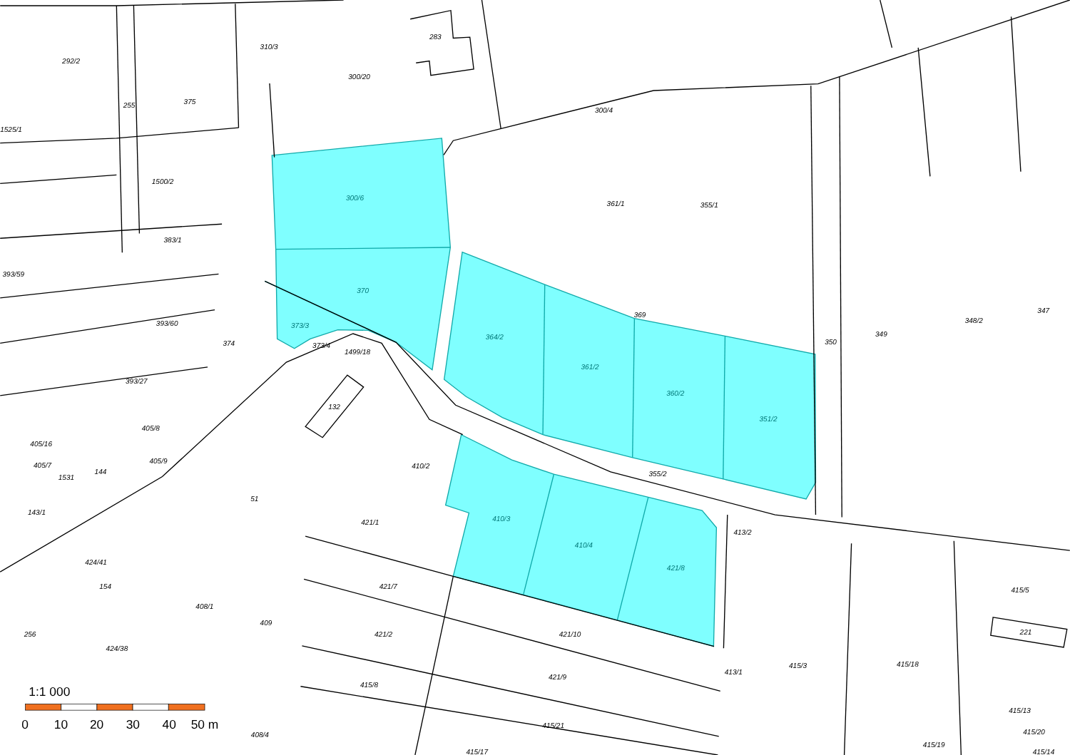292/2
310/3
300/20
283
375
255
1525/1
1500/2
383/1
393/59
393/60
374
393/27
405/8
405/16
405/7
405/9
144
143/1
1531
300/4
300/6
370
373/3
373/4
1499/18
361/1
355/1
369
364/2
361/2
360/2
351/2
350
349
348/2
347
355/2
132
410/2
421/1
410/3
410/4
421/8
413/2
51
421/7
421/2
421/10
409
408/1
424/41
154
256
424/38
421/9
415/8
415/21
415/17
408/4
413/1
415/3
415/18
415/5
221
415/13
415/19
415/20
415/14
1:1 000
0
10
20
30
40
50 m